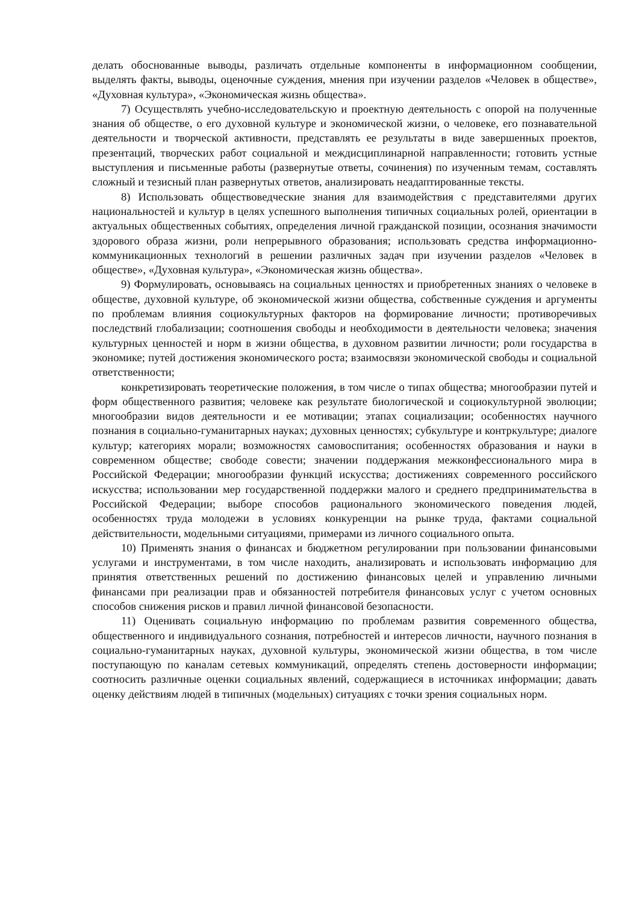делать обоснованные выводы, различать отдельные компоненты в информационном сообщении, выделять факты, выводы, оценочные суждения, мнения при изучении разделов «Человек в обществе», «Духовная культура», «Экономическая жизнь общества».
7) Осуществлять учебно-исследовательскую и проектную деятельность с опорой на полученные знания об обществе, о его духовной культуре и экономической жизни, о человеке, его познавательной деятельности и творческой активности, представлять ее результаты в виде завершенных проектов, презентаций, творческих работ социальной и междисциплинарной направленности; готовить устные выступления и письменные работы (развернутые ответы, сочинения) по изученным темам, составлять сложный и тезисный план развернутых ответов, анализировать неадаптированные тексты.
8) Использовать обществоведческие знания для взаимодействия с представителями других национальностей и культур в целях успешного выполнения типичных социальных ролей, ориентации в актуальных общественных событиях, определения личной гражданской позиции, осознания значимости здорового образа жизни, роли непрерывного образования; использовать средства информационно-коммуникационных технологий в решении различных задач при изучении разделов «Человек в обществе», «Духовная культура», «Экономическая жизнь общества».
9) Формулировать, основываясь на социальных ценностях и приобретенных знаниях о человеке в обществе, духовной культуре, об экономической жизни общества, собственные суждения и аргументы по проблемам влияния социокультурных факторов на формирование личности; противоречивых последствий глобализации; соотношения свободы и необходимости в деятельности человека; значения культурных ценностей и норм в жизни общества, в духовном развитии личности; роли государства в экономике; путей достижения экономического роста; взаимосвязи экономической свободы и социальной ответственности;
конкретизировать теоретические положения, в том числе о типах общества; многообразии путей и форм общественного развития; человеке как результате биологической и социокультурной эволюции; многообразии видов деятельности и ее мотивации; этапах социализации; особенностях научного познания в социально-гуманитарных науках; духовных ценностях; субкультуре и контркультуре; диалоге культур; категориях морали; возможностях самовоспитания; особенностях образования и науки в современном обществе; свободе совести; значении поддержания межконфессионального мира в Российской Федерации; многообразии функций искусства; достижениях современного российского искусства; использовании мер государственной поддержки малого и среднего предпринимательства в Российской Федерации; выборе способов рационального экономического поведения людей, особенностях труда молодежи в условиях конкуренции на рынке труда, фактами социальной действительности, модельными ситуациями, примерами из личного социального опыта.
10) Применять знания о финансах и бюджетном регулировании при пользовании финансовыми услугами и инструментами, в том числе находить, анализировать и использовать информацию для принятия ответственных решений по достижению финансовых целей и управлению личными финансами при реализации прав и обязанностей потребителя финансовых услуг с учетом основных способов снижения рисков и правил личной финансовой безопасности.
11) Оценивать социальную информацию по проблемам развития современного общества, общественного и индивидуального сознания, потребностей и интересов личности, научного познания в социально-гуманитарных науках, духовной культуры, экономической жизни общества, в том числе поступающую по каналам сетевых коммуникаций, определять степень достоверности информации; соотносить различные оценки социальных явлений, содержащиеся в источниках информации; давать оценку действиям людей в типичных (модельных) ситуациях с точки зрения социальных норм.